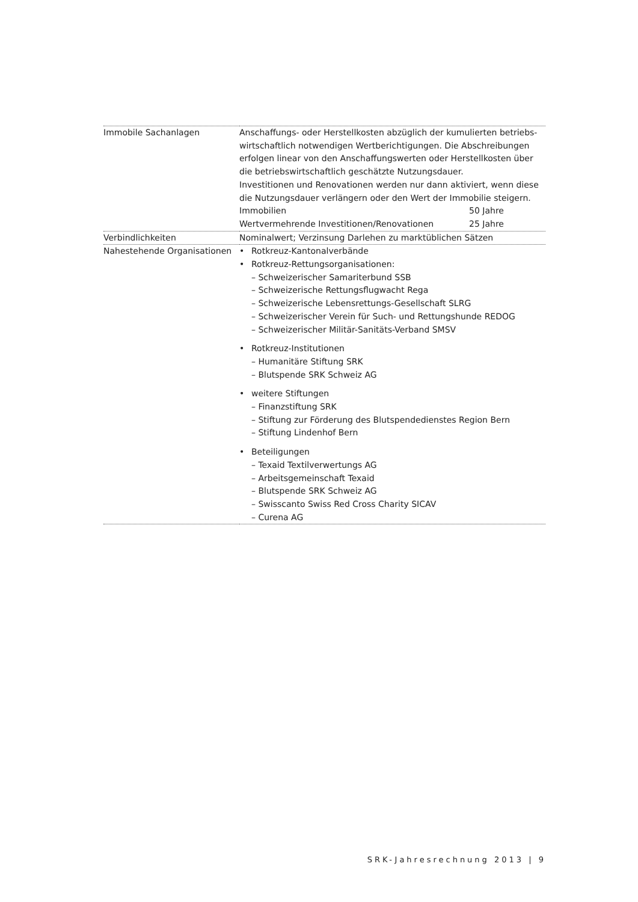| Immobile Sachanlagen | Anschaffungs- oder Herstellkosten abzüglich der kumulierten betriebs­wirtschaftlich notwendigen Wertberichtigungen. Die Abschreibungen erfolgen linear von den Anschaffungswerten oder Herstellkosten über die betriebswirtschaftlich geschätzte Nutzungsdauer. Investitionen und Renovationen werden nur dann aktiviert, wenn diese die Nutzungsdauer verlängern oder den Wert der Immobilie steigern. Immobilien 50 Jahre Wertvermehrende Investitionen/Renovationen 25 Jahre |
| Verbindlichkeiten | Nominalwert; Verzinsung Darlehen zu marktüblichen Sätzen |
| Nahestehende Organisationen | • Rotkreuz-Kantonalverbände • Rotkreuz-Rettungsorganisationen: – Schweizerischer Samariterbund SSB – Schweizerische Rettungsflugwacht Rega – Schweizerische Lebensrettungs-Gesellschaft SLRG – Schweizerischer Verein für Such- und Rettungshunde REDOG – Schweizerischer Militär-Sanitäts-Verband SMSV • Rotkreuz-Institutionen – Humanitäre Stiftung SRK – Blutspende SRK Schweiz AG • weitere Stiftungen – Finanzstiftung SRK – Stiftung zur Förderung des Blutspendedienstes Region Bern – Stiftung Lindenhof Bern • Beteiligungen – Texaid Textilverwertungs AG – Arbeitsgemeinschaft Texaid – Blutspende SRK Schweiz AG – Swisscanto Swiss Red Cross Charity SICAV – Curena AG |
SRK-Jahresrechnung 2013 | 9